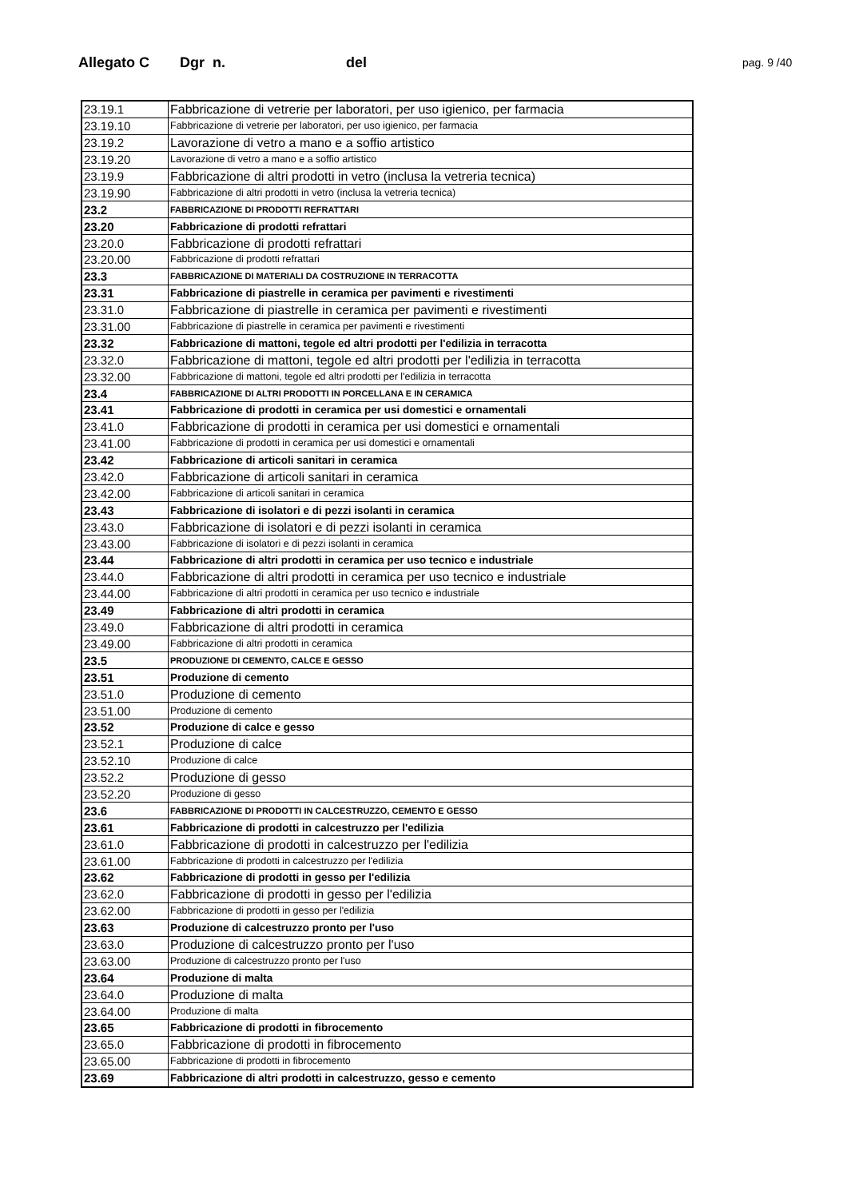Allegato C Dgr n. del pag. 9 /40
| 23.19.1 | Fabbricazione di vetrerie per laboratori, per uso igienico, per farmacia |
| 23.19.10 | Fabbricazione di vetrerie per laboratori, per uso igienico, per farmacia |
| 23.19.2 | Lavorazione di vetro a mano e a soffio artistico |
| 23.19.20 | Lavorazione di vetro a mano e a soffio artistico |
| 23.19.9 | Fabbricazione di altri prodotti in vetro (inclusa la vetreria tecnica) |
| 23.19.90 | Fabbricazione di altri prodotti in vetro (inclusa la vetreria tecnica) |
| 23.2 | FABBRICAZIONE DI PRODOTTI REFRATTARI |
| 23.20 | Fabbricazione di prodotti refrattari |
| 23.20.0 | Fabbricazione di prodotti refrattari |
| 23.20.00 | Fabbricazione di prodotti refrattari |
| 23.3 | FABBRICAZIONE DI MATERIALI DA COSTRUZIONE IN TERRACOTTA |
| 23.31 | Fabbricazione di piastrelle in ceramica per pavimenti e rivestimenti |
| 23.31.0 | Fabbricazione di piastrelle in ceramica per pavimenti e rivestimenti |
| 23.31.00 | Fabbricazione di piastrelle in ceramica per pavimenti e rivestimenti |
| 23.32 | Fabbricazione di mattoni, tegole ed altri prodotti per l'edilizia in terracotta |
| 23.32.0 | Fabbricazione di mattoni, tegole ed altri prodotti per l'edilizia in terracotta |
| 23.32.00 | Fabbricazione di mattoni, tegole ed altri prodotti per l'edilizia in terracotta |
| 23.4 | FABBRICAZIONE DI ALTRI PRODOTTI IN PORCELLANA E IN CERAMICA |
| 23.41 | Fabbricazione di prodotti in ceramica per usi domestici e ornamentali |
| 23.41.0 | Fabbricazione di prodotti in ceramica per usi domestici e ornamentali |
| 23.41.00 | Fabbricazione di prodotti in ceramica per usi domestici e ornamentali |
| 23.42 | Fabbricazione di articoli sanitari in ceramica |
| 23.42.0 | Fabbricazione di articoli sanitari in ceramica |
| 23.42.00 | Fabbricazione di articoli sanitari in ceramica |
| 23.43 | Fabbricazione di isolatori e di pezzi isolanti in ceramica |
| 23.43.0 | Fabbricazione di isolatori e di pezzi isolanti in ceramica |
| 23.43.00 | Fabbricazione di isolatori e di pezzi isolanti in ceramica |
| 23.44 | Fabbricazione di altri prodotti in ceramica per uso tecnico e industriale |
| 23.44.0 | Fabbricazione di altri prodotti in ceramica per uso tecnico e industriale |
| 23.44.00 | Fabbricazione di altri prodotti in ceramica per uso tecnico e industriale |
| 23.49 | Fabbricazione di altri prodotti in ceramica |
| 23.49.0 | Fabbricazione di altri prodotti in ceramica |
| 23.49.00 | Fabbricazione di altri prodotti in ceramica |
| 23.5 | PRODUZIONE DI CEMENTO, CALCE E GESSO |
| 23.51 | Produzione di cemento |
| 23.51.0 | Produzione di cemento |
| 23.51.00 | Produzione di cemento |
| 23.52 | Produzione di calce e gesso |
| 23.52.1 | Produzione di calce |
| 23.52.10 | Produzione di calce |
| 23.52.2 | Produzione di gesso |
| 23.52.20 | Produzione di gesso |
| 23.6 | FABBRICAZIONE DI PRODOTTI IN CALCESTRUZZO, CEMENTO E GESSO |
| 23.61 | Fabbricazione di prodotti in calcestruzzo per l'edilizia |
| 23.61.0 | Fabbricazione di prodotti in calcestruzzo per l'edilizia |
| 23.61.00 | Fabbricazione di prodotti in calcestruzzo per l'edilizia |
| 23.62 | Fabbricazione di prodotti in gesso per l'edilizia |
| 23.62.0 | Fabbricazione di prodotti in gesso per l'edilizia |
| 23.62.00 | Fabbricazione di prodotti in gesso per l'edilizia |
| 23.63 | Produzione di calcestruzzo pronto per l'uso |
| 23.63.0 | Produzione di calcestruzzo pronto per l'uso |
| 23.63.00 | Produzione di calcestruzzo pronto per l'uso |
| 23.64 | Produzione di malta |
| 23.64.0 | Produzione di malta |
| 23.64.00 | Produzione di malta |
| 23.65 | Fabbricazione di prodotti in fibrocemento |
| 23.65.0 | Fabbricazione di prodotti in fibrocemento |
| 23.65.00 | Fabbricazione di prodotti in fibrocemento |
| 23.69 | Fabbricazione di altri prodotti in calcestruzzo, gesso e cemento |